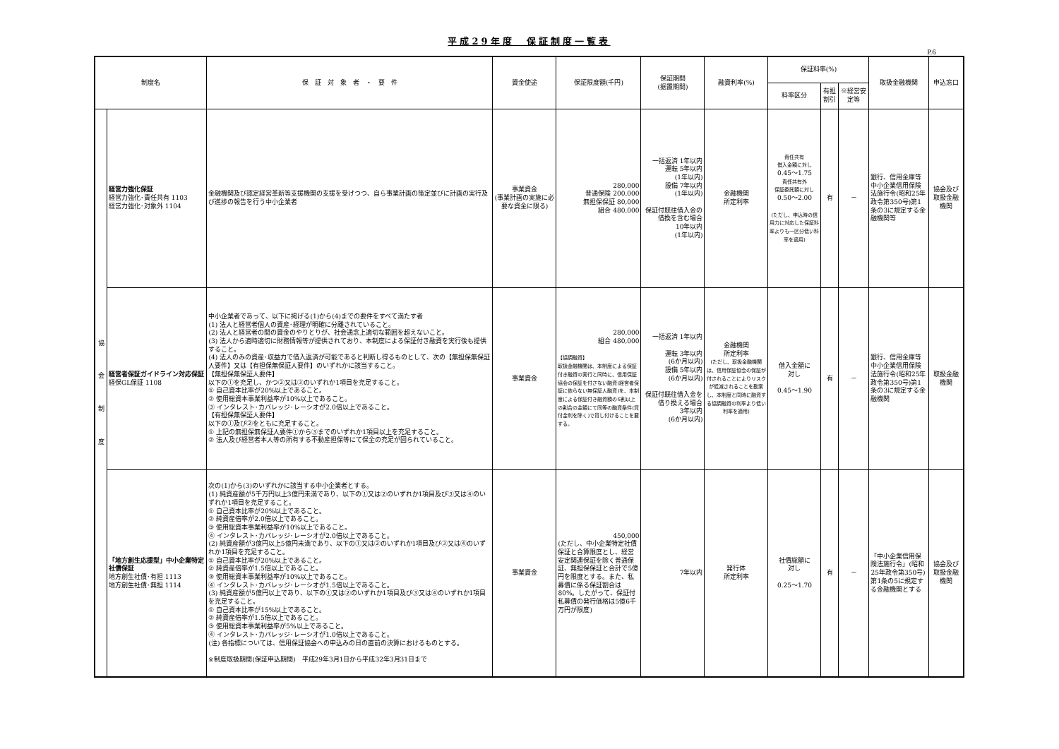平成29年度　保証制度一覧表
P.6
| 制度名 | | 保 証 対 象 者 ・ 要 件 | 資金使途 | 保証限度額(千円) | 保証期間 (据置期間) | 融資利率(%) | 保証料率(%) | | | 取扱金融機関 | 申込窓口 |
| --- | --- | --- | --- | --- | --- | --- | --- | --- | --- | --- | --- |
| | | | | | | | 料率区分 | 有担割引 | ※経営安定等 | | |
| 協 会 制 度 | 経営力強化保証 経営力強化･責任共有 1103 経営力強化･対象外 1104 | 金融機関及び認定経営革新等支援機関の支援を受けつつ、自ら事業計画の策定並びに計画の実行及び進捗の報告を行う中小企業者 | 事業資金 (事業計画の実施に必要な資金に限る) | 280,000 普通保険 200,000 無担保保証 80,000 組合 480,000 | 一括返済 1年以内 運転 5年以内 (1年以内) 設備 7年以内 (1年以内) 保証付既往借入金の借換を含む場合 10年以内 (1年以内) | 金融機関 所定利率 | 責任共有 借入金額に対し 0.45～1.75 責任共有外 保証委託額に対し 0.50～2.00 (ただし、申込時の信用力に対応した保証料率よりも一区分低い料率を適用) | 有 | － | 銀行、信用金庫等中小企業信用保険法施行令(昭和25年政令第350号)第1条の3に規定する金融機関等 | 協会及び 取扱金融機関 |
| | 経営者保証ガイドライン対応保証 経保GL保証 1108 | 中小企業者であって、以下に掲げる(1)から(4)までの要件をすべて満たす者 (1) 法人と経営者個人の資産･経理が明確に分離されていること。 (2) 法人と経営者の間の資金のやりとりが、社会通念上適切な範囲を超えないこと。 (3) 法人から適時適切に財務情報等が提供されており、本制度による保証付き融資を実行後も提供すること。 (4) 法人のみの資産･収益力で借入返済が可能であると判断し得るものとして、次の【無担保無保証人要件】又は【有担保無保証人要件】のいずれかに該当すること。 【無担保無保証人要件】 以下の①を充足し、かつ②又は③のいずれか1項目を充足すること。 ① 自己資本比率が20%以上であること。 ② 使用総資本事業利益率が10%以上であること。 ③ インタレスト･カバレッジ･レーシオが2.0倍以上であること。 【有担保無保証人要件】 以下の①及び②をともに充足すること。 ① 上記の無担保無保証人要件①から③までのいずれか1項目以上を充足すること。 ② 法人及び経営者本人等の所有する不動産担保等にて保全の充足が図られていること。 | 事業資金 | 280,000 組合 480,000 【協調融資】 取扱金融機関は、本制度による保証付き融資の実行と同時に、信用保証協会の保証を付さない融資(経営者保証に依らない無保証人融資)を、本制度による保証付き融資額の6割以上の割合の金額にて同等の融資条件(貸付金利を除く)で貸し付けることを要する。 | 一括返済 1年以内 運転 3年以内 (6か月以内) 設備 5年以内 (6か月以内) 保証付既往借入金を借り換える場合 3年以内 (6か月以内) | 金融機関 所定利率 (ただし、取扱金融機関は、信用保証協会の保証が付されることによりリスクが低減されることを勘案し、本制度と同時に融資する協調融資の利率より低い利率を適用) | 借入金額に 対し 0.45～1.90 | 有 | － | 銀行、信用金庫等中小企業信用保険法施行令(昭和25年政令第350号)第1条の3に規定する金融機関 | 取扱金融機関 |
| | 「地方創生応援型」中小企業特定社債保証 地方創生社債･有担 1113 地方創生社債･無担 1114 | 次の(1)から(3)のいずれかに該当する中小企業者とする。 (1) 純資産額が5千万円以上3億円未満であり、以下の①又は②のいずれか1項目及び③又は④のいずれか1項目を充足すること。 ① 自己資本比率が20%以上であること。 ② 純資産倍率が2.0倍以上であること。 ③ 使用総資本事業利益率が10%以上であること。 ④ インタレスト･カバレッジ･レーシオが2.0倍以上であること。 (2) 純資産額が3億円以上5億円未満であり、以下の①又は②のいずれか1項目及び③又は④のいずれか1項目を充足すること。 ① 自己資本比率が20%以上であること。 ② 純資産倍率が1.5倍以上であること。 ③ 使用総資本事業利益率が10%以上であること。 ④ インタレスト･カバレッジ･レーシオが1.5倍以上であること。 (3) 純資産額が5億円以上であり、以下の①又は②のいずれか1項目及び③又は④のいずれか1項目を充足すること。 ① 自己資本比率が15%以上であること。 ② 純資産倍率が1.5倍以上であること。 ③ 使用総資本事業利益率が5%以上であること。 ④ インタレスト･カバレッジ･レーシオが1.0倍以上であること。 (注) 各指標については、信用保証協会への申込みの日の直前の決算におけるものとする。 ※制度取扱期間(保証申込期間) 平成29年3月1日から平成32年3月31日まで | 事業資金 | 450,000 (ただし、中小企業特定社債保証と合算限度とし、経営安定関連保証を除く普通保証、無担保保証と合計で5億円を限度とする。また、私募債に係る保証割合は80%。したがって、保証付私募債の発行価格は5億6千万円が限度) | 7年以内 | 発行体 所定利率 | 社債総額に 対し 0.25～1.70 | 有 | － | 「中小企業信用保険法施行令」(昭和25年政令第350号)第1条の5に規定する金融機関とする | 協会及び 取扱金融機関 |